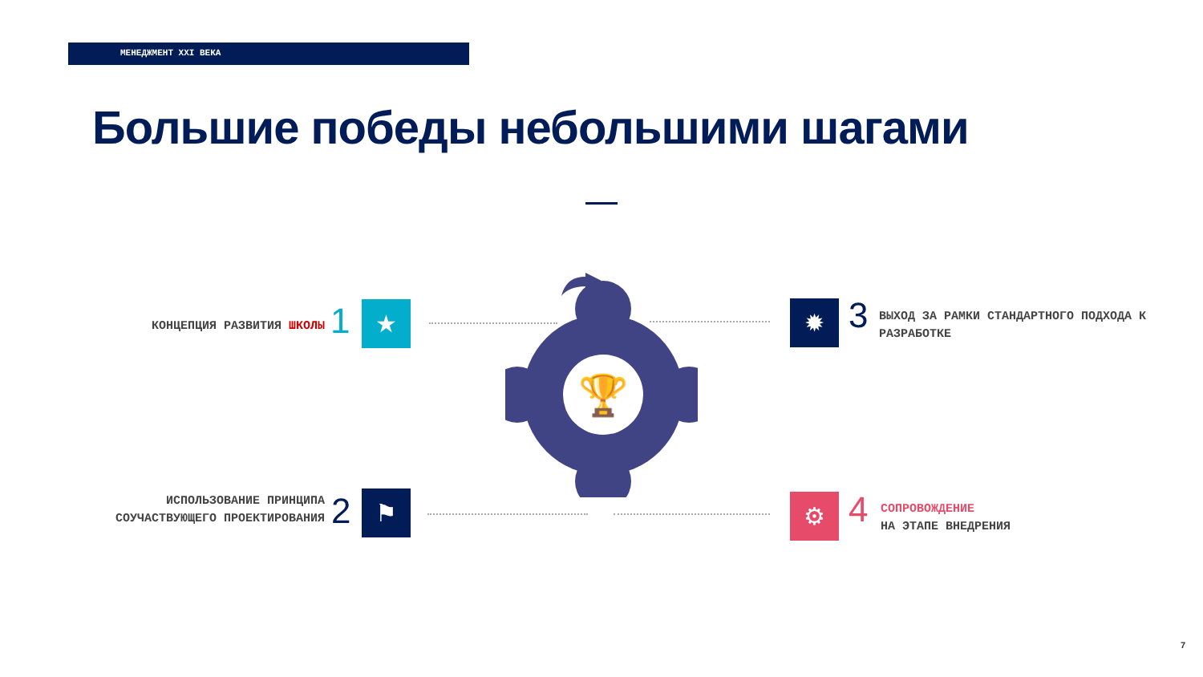МЕНЕДЖМЕНТ XXI ВЕКА
Большие победы небольшими шагами
КОНЦЕПЦИЯ РАЗВИТИЯ ШКОЛЫ 1 ★
ИСПОЛЬЗОВАНИЕ ПРИНЦИПА СОУЧАСТВУЮЩЕГО ПРОЕКТИРОВАНИЯ
2 ⚑
✹ 3
ВЫХОД ЗА РАМКИ СТАНДАРТНОГО ПОДХОДА К РАЗРАБОТКЕ
⚙ 4
СОПРОВОЖДЕНИЕ
НА ЭТАПЕ ВНЕДРЕНИЯ
🏆
7